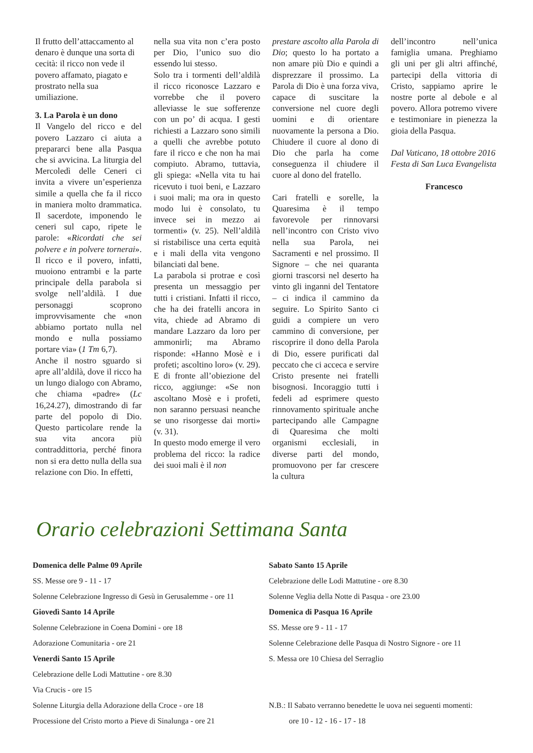Il frutto dell’attaccamento al denaro è dunque una sorta di cecità: il ricco non vede il povero affamato, piagato e prostrato nella sua umiliazione.
3. La Parola è un dono
Il Vangelo del ricco e del povero Lazzaro ci aiuta a prepararci bene alla Pasqua che si avvicina. La liturgia del Mercoledì delle Ceneri ci invita a vivere un’esperienza simile a quella che fa il ricco in maniera molto drammatica. Il sacerdote, imponendo le ceneri sul capo, ripete le parole: «Ricordati che sei polvere e in polvere tornerai». Il ricco e il povero, infatti, muoiono entrambi e la parte principale della parabola si svolge nell’aldilà. I due personaggi scoprono improvvisamente che «non abbiamo portato nulla nel mondo e nulla possiamo portare via» (1 Tm 6,7).
Anche il nostro sguardo si apre all’aldilà, dove il ricco ha un lungo dialogo con Abramo, che chiama «padre» (Lc 16,24.27), dimostrando di far parte del popolo di Dio. Questo particolare rende la sua vita ancora più contraddittoria, perché finora non si era detto nulla della sua relazione con Dio. In effetti,
nella sua vita non c’era posto per Dio, l’unico suo dio essendo lui stesso.
Solo tra i tormenti dell’aldilà il ricco riconosce Lazzaro e vorrebbe che il povero alleviasse le sue sofferenze con un po’ di acqua. I gesti richiesti a Lazzaro sono simili a quelli che avrebbe potuto fare il ricco e che non ha mai compiuto. Abramo, tuttavia, gli spiega: «Nella vita tu hai ricevuto i tuoi beni, e Lazzaro i suoi mali; ma ora in questo modo lui è consolato, tu invece sei in mezzo ai tormenti» (v. 25). Nell’aldilà si ristabilisce una certa equità e i mali della vita vengono bilanciati dal bene.
La parabola si protrae e così presenta un messaggio per tutti i cristiani. Infatti il ricco, che ha dei fratelli ancora in vita, chiede ad Abramo di mandare Lazzaro da loro per ammonirli; ma Abramo risponde: «Hanno Mosè e i profeti; ascoltino loro» (v. 29). E di fronte all’obiezione del ricco, aggiunge: «Se non ascoltano Mosè e i profeti, non saranno persuasi neanche se uno risorgesse dai morti» (v. 31).
In questo modo emerge il vero problema del ricco: la radice dei suoi mali è il non
prestare ascolto alla Parola di Dio; questo lo ha portato a non amare più Dio e quindi a disprezzare il prossimo. La Parola di Dio è una forza viva, capace di suscitare la conversione nel cuore degli uomini e di orientare nuovamente la persona a Dio. Chiudere il cuore al dono di Dio che parla ha come conseguenza il chiudere il cuore al dono del fratello.
Cari fratelli e sorelle, la Quaresima è il tempo favorevole per rinnovarsi nell’incontro con Cristo vivo nella sua Parola, nei Sacramenti e nel prossimo. Il Signore – che nei quaranta giorni trascorsi nel deserto ha vinto gli inganni del Tentatore – ci indica il cammino da seguire. Lo Spirito Santo ci guidi a compiere un vero cammino di conversione, per riscoprire il dono della Parola di Dio, essere purificati dal peccato che ci acceca e servire Cristo presente nei fratelli bisognosi. Incoraggio tutti i fedeli ad esprimere questo rinnovamento spirituale anche partecipando alle Campagne di Quaresima che molti organismi ecclesiali, in diverse parti del mondo, promuovono per far crescere la cultura
dell’incontro nell’unica famiglia umana. Preghiamo gli uni per gli altri affinché, partecipi della vittoria di Cristo, sappiamo aprire le nostre porte al debole e al povero. Allora potremo vivere e testimoniare in pienezza la gioia della Pasqua.
Dal Vaticano, 18 ottobre 2016
Festa di San Luca Evangelista
Francesco
Orario celebrazioni Settimana Santa
Domenica delle Palme 09 Aprile
SS. Messe ore 9 - 11 - 17
Solenne Celebrazione Ingresso di Gesù in Gerusalemme - ore 11
Giovedì Santo 14 Aprile
Solenne Celebrazione in Coena Domini - ore 18
Adorazione Comunitaria - ore 21
Venerdi Santo 15 Aprile
Celebrazione delle Lodi Mattutine - ore 8.30
Via Crucis - ore 15
Solenne Liturgia della Adorazione della Croce - ore 18
Processione del Cristo morto a Pieve di Sinalunga - ore 21
Sabato Santo 15 Aprile
Celebrazione delle Lodi Mattutine - ore 8.30
Solenne Veglia della Notte di Pasqua - ore 23.00
Domenica di Pasqua 16 Aprile
SS. Messe ore 9 - 11 - 17
Solenne Celebrazione delle Pasqua di Nostro Signore - ore 11
S. Messa ore 10 Chiesa del Serraglio
N.B.: Il Sabato verranno benedette le uova nei seguenti momenti:
ore 10 - 12 - 16 - 17 - 18